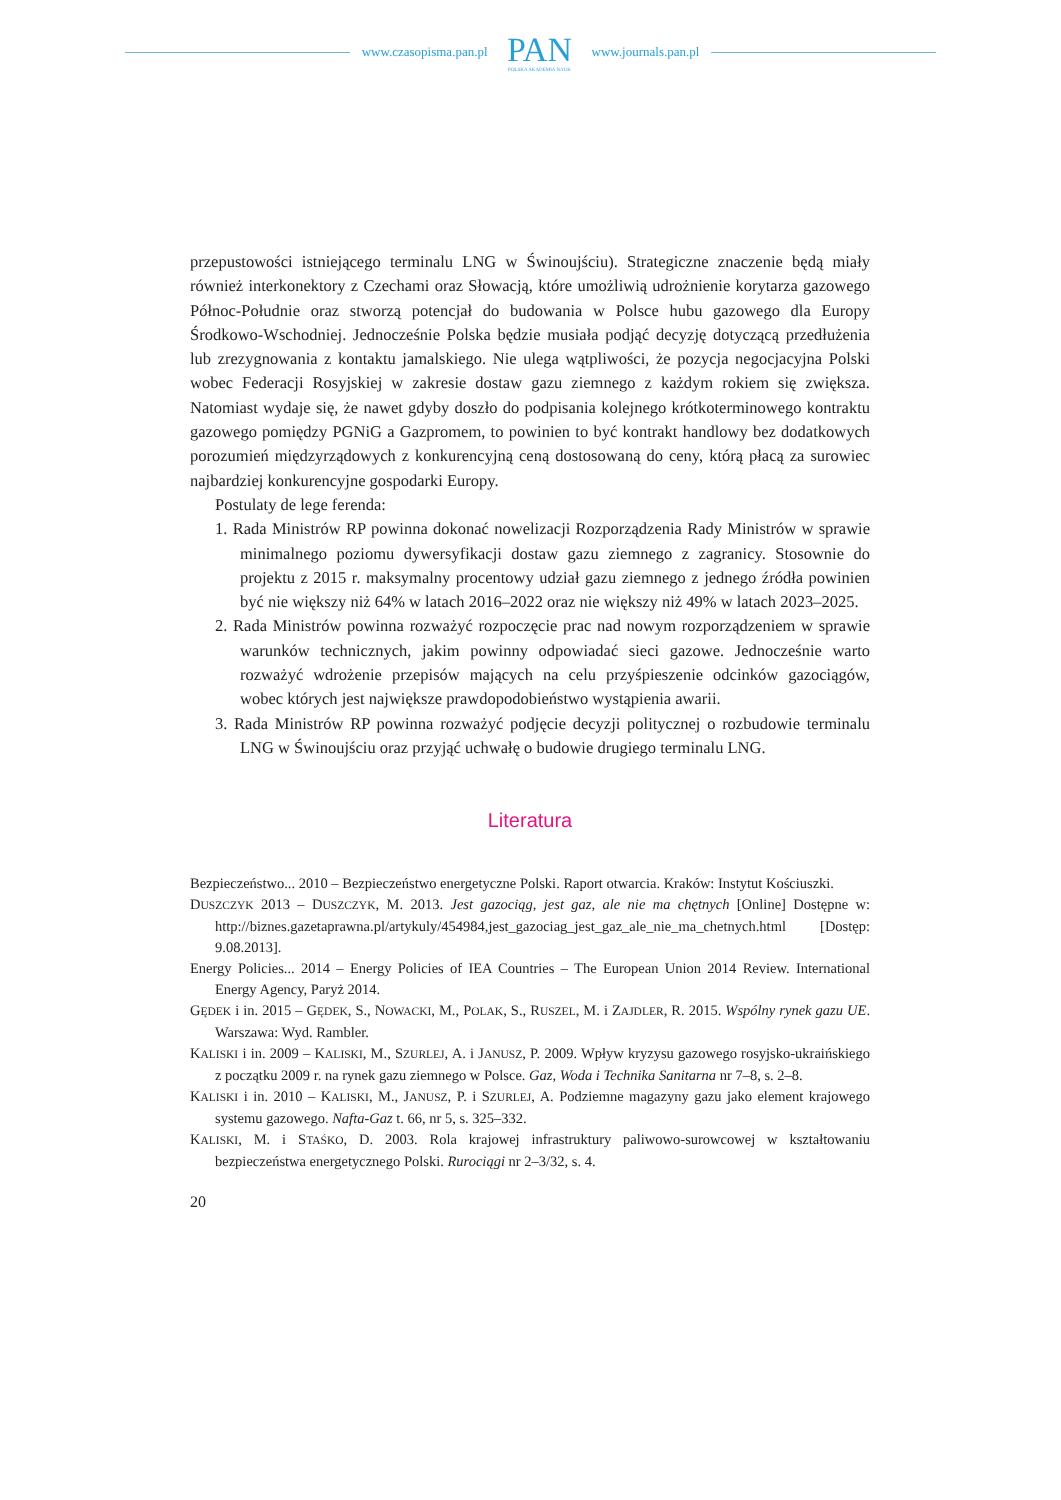www.czasopisma.pan.pl
PAN
POLSKA AKADEMIA NAUK
www.journals.pan.pl
przepustowości istniejącego terminalu LNG w Świnoujściu). Strategiczne znaczenie będą miały również interkonektory z Czechami oraz Słowacją, które umożliwią udrożnienie korytarza gazowego Północ-Południe oraz stworzą potencjał do budowania w Polsce hubu gazowego dla Europy Środkowo-Wschodniej. Jednocześnie Polska będzie musiała podjąć decyzję dotyczącą przedłużenia lub zrezygnowania z kontaktu jamalskiego. Nie ulega wątpliwości, że pozycja negocjacyjna Polski wobec Federacji Rosyjskiej w zakresie dostaw gazu ziemnego z każdym rokiem się zwiększa. Natomiast wydaje się, że nawet gdyby doszło do podpisania kolejnego krótkoterminowego kontraktu gazowego pomiędzy PGNiG a Gazpromem, to powinien to być kontrakt handlowy bez dodatkowych porozumień międzyrządowych z konkurencyjną ceną dostosowaną do ceny, którą płacą za surowiec najbardziej konkurencyjne gospodarki Europy.
Postulaty de lege ferenda:
1. Rada Ministrów RP powinna dokonać nowelizacji Rozporządzenia Rady Ministrów w sprawie minimalnego poziomu dywersyfikacji dostaw gazu ziemnego z zagranicy. Stosownie do projektu z 2015 r. maksymalny procentowy udział gazu ziemnego z jednego źródła powinien być nie większy niż 64% w latach 2016–2022 oraz nie większy niż 49% w latach 2023–2025.
2. Rada Ministrów powinna rozważyć rozpoczęcie prac nad nowym rozporządzeniem w sprawie warunków technicznych, jakim powinny odpowiadać sieci gazowe. Jednocześnie warto rozważyć wdrożenie przepisów mających na celu przyśpieszenie odcinków gazociągów, wobec których jest największe prawdopodobieństwo wystąpienia awarii.
3. Rada Ministrów RP powinna rozważyć podjęcie decyzji politycznej o rozbudowie terminalu LNG w Świnoujściu oraz przyjąć uchwałę o budowie drugiego terminalu LNG.
Literatura
Bezpieczeństwo... 2010 – Bezpieczeństwo energetyczne Polski. Raport otwarcia. Kraków: Instytut Kościuszki.
DUSZCZYK 2013 – DUSZCZYK, M. 2013. Jest gazociąg, jest gaz, ale nie ma chętnych [Online] Dostępne w: http://biznes.gazetaprawna.pl/artykuly/454984,jest_gazociag_jest_gaz_ale_nie_ma_chetnych.html [Dostęp: 9.08.2013].
Energy Policies... 2014 – Energy Policies of IEA Countries – The European Union 2014 Review. International Energy Agency, Paryż 2014.
GĘDEK i in. 2015 – GĘDEK, S., NOWACKI, M., POLAK, S., RUSZEL, M. i ZAJDLER, R. 2015. Wspólny rynek gazu UE. Warszawa: Wyd. Rambler.
KALISKI i in. 2009 – KALISKI, M., SZURLEJ, A. i JANUSZ, P. 2009. Wpływ kryzysu gazowego rosyjsko-ukraińskiego z początku 2009 r. na rynek gazu ziemnego w Polsce. Gaz, Woda i Technika Sanitarna nr 7–8, s. 2–8.
KALISKI i in. 2010 – KALISKI, M., JANUSZ, P. i SZURLEJ, A. Podziemne magazyny gazu jako element krajowego systemu gazowego. Nafta-Gaz t. 66, nr 5, s. 325–332.
KALISKI, M. i STAŚKO, D. 2003. Rola krajowej infrastruktury paliwowo-surowcowej w kształtowaniu bezpieczeństwa energetycznego Polski. Rurociągi nr 2–3/32, s. 4.
20